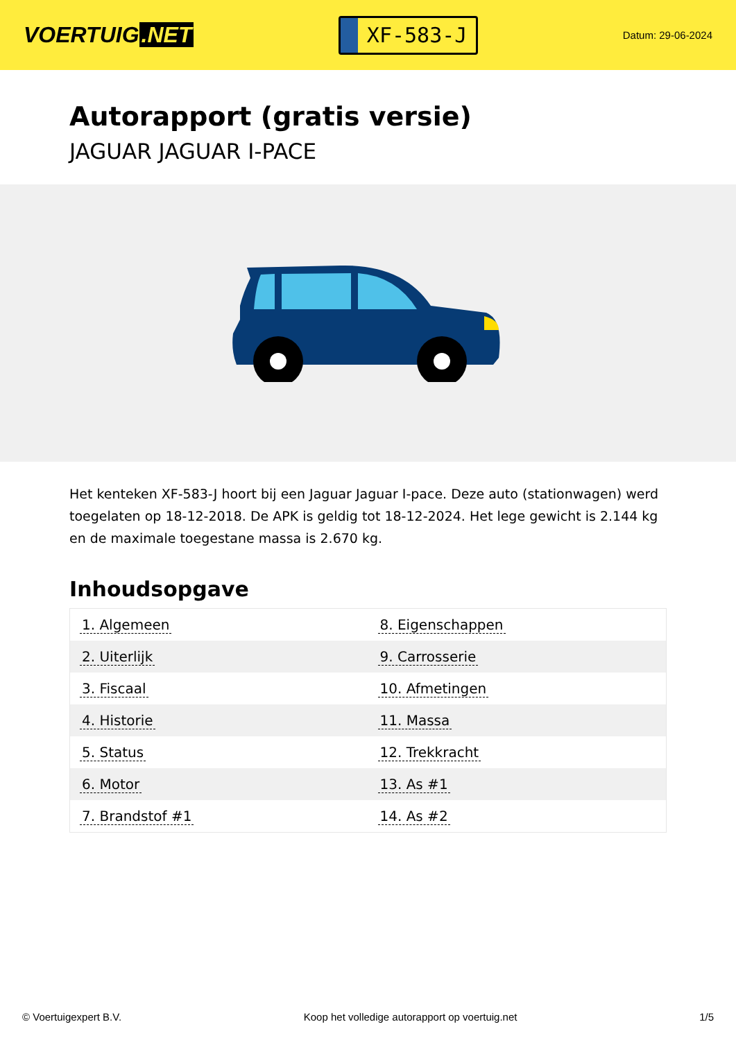VOERTUIG.NET
XF-583-J
Datum: 29-06-2024
Autorapport (gratis versie)
JAGUAR JAGUAR I-PACE
Het kenteken XF-583-J hoort bij een Jaguar Jaguar I-pace. Deze auto (stationwagen) werd toegelaten op 18-12-2018. De APK is geldig tot 18-12-2024. Het lege gewicht is 2.144 kg en de maximale toegestane massa is 2.670 kg.
Inhoudsopgave
| 1. Algemeen | 8. Eigenschappen |
| 2. Uiterlijk | 9. Carrosserie |
| 3. Fiscaal | 10. Afmetingen |
| 4. Historie | 11. Massa |
| 5. Status | 12. Trekkracht |
| 6. Motor | 13. As #1 |
| 7. Brandstof #1 | 14. As #2 |
© Voertuigexpert B.V. Koop het volledige autorapport op voertuig.net 1/5